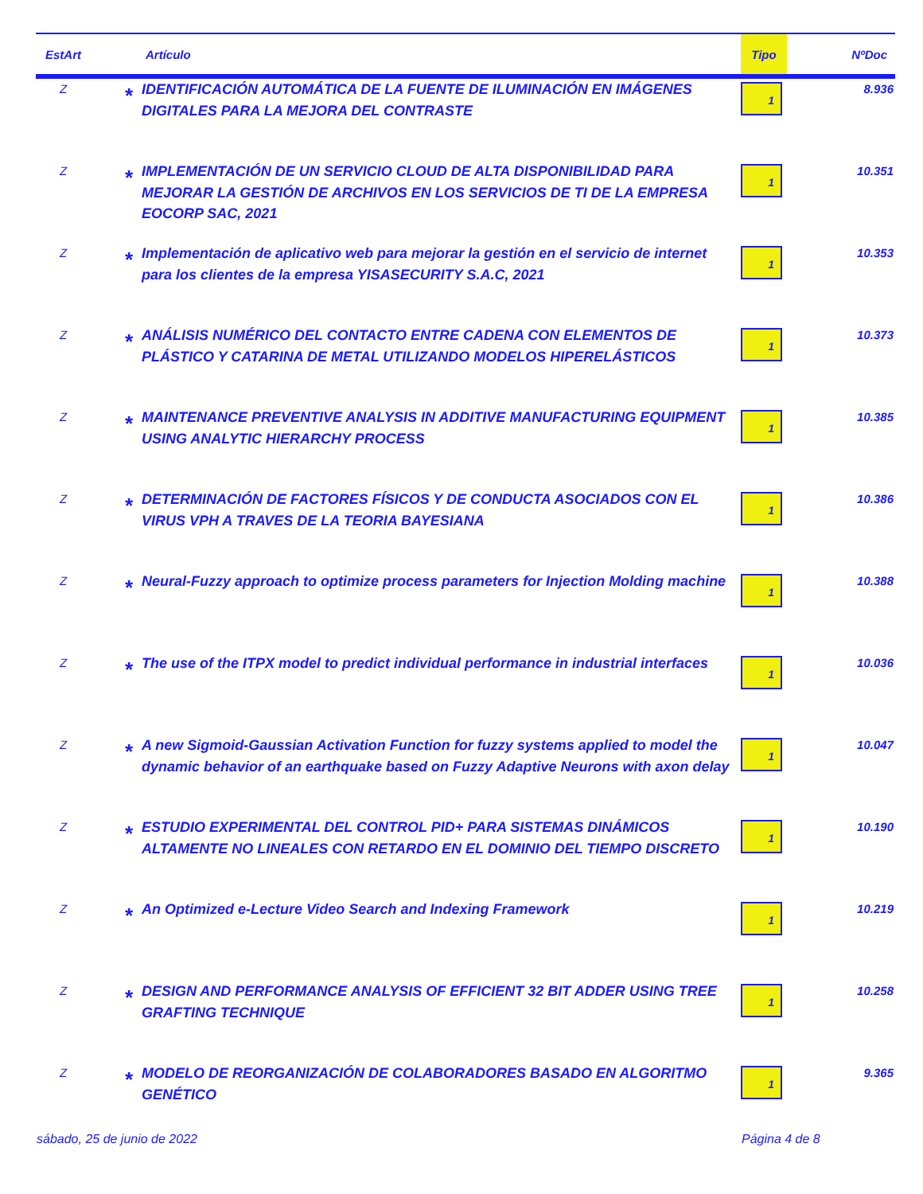| EstArt | Artículo | | Tipo | NºDoc |
| --- | --- | --- | --- | --- |
| Z | * | IDENTIFICACIÓN AUTOMÁTICA DE LA FUENTE DE ILUMINACIÓN EN IMÁGENES DIGITALES PARA LA MEJORA DEL CONTRASTE | 1 | 8.936 |
| Z | * | IMPLEMENTACIÓN DE UN SERVICIO CLOUD DE ALTA DISPONIBILIDAD PARA MEJORAR LA GESTIÓN DE ARCHIVOS EN LOS SERVICIOS DE TI DE LA EMPRESA EOCORP SAC, 2021 | 1 | 10.351 |
| Z | * | Implementación de aplicativo web para mejorar la gestión en el servicio de internet para los clientes de la empresa YISASECURITY S.A.C, 2021 | 1 | 10.353 |
| Z | * | ANÁLISIS NUMÉRICO DEL CONTACTO ENTRE CADENA CON ELEMENTOS DE PLÁSTICO Y CATARINA DE METAL UTILIZANDO MODELOS HIPERELÁSTICOS | 1 | 10.373 |
| Z | * | MAINTENANCE PREVENTIVE ANALYSIS IN ADDITIVE MANUFACTURING EQUIPMENT USING ANALYTIC HIERARCHY PROCESS | 1 | 10.385 |
| Z | * | DETERMINACIÓN DE FACTORES FÍSICOS Y DE CONDUCTA ASOCIADOS CON EL VIRUS VPH A TRAVES DE LA TEORIA BAYESIANA | 1 | 10.386 |
| Z | * | Neural-Fuzzy approach to optimize process parameters for Injection Molding machine | 1 | 10.388 |
| Z | * | The use of the ITPX model to predict individual performance in industrial interfaces | 1 | 10.036 |
| Z | * | A new Sigmoid-Gaussian Activation Function for fuzzy systems applied to model the dynamic behavior of an earthquake based on Fuzzy Adaptive Neurons with axon delay | 1 | 10.047 |
| Z | * | ESTUDIO EXPERIMENTAL DEL CONTROL PID+ PARA SISTEMAS DINÁMICOS ALTAMENTE NO LINEALES CON RETARDO EN EL DOMINIO DEL TIEMPO DISCRETO | 1 | 10.190 |
| Z | * | An Optimized e-Lecture Video Search and Indexing Framework | 1 | 10.219 |
| Z | * | DESIGN AND PERFORMANCE ANALYSIS OF EFFICIENT 32 BIT ADDER USING TREE GRAFTING TECHNIQUE | 1 | 10.258 |
| Z | * | MODELO DE REORGANIZACIÓN DE COLABORADORES BASADO EN ALGORITMO GENÉTICO | 1 | 9.365 |
sábado, 25 de junio de 2022 Página 4 de 8